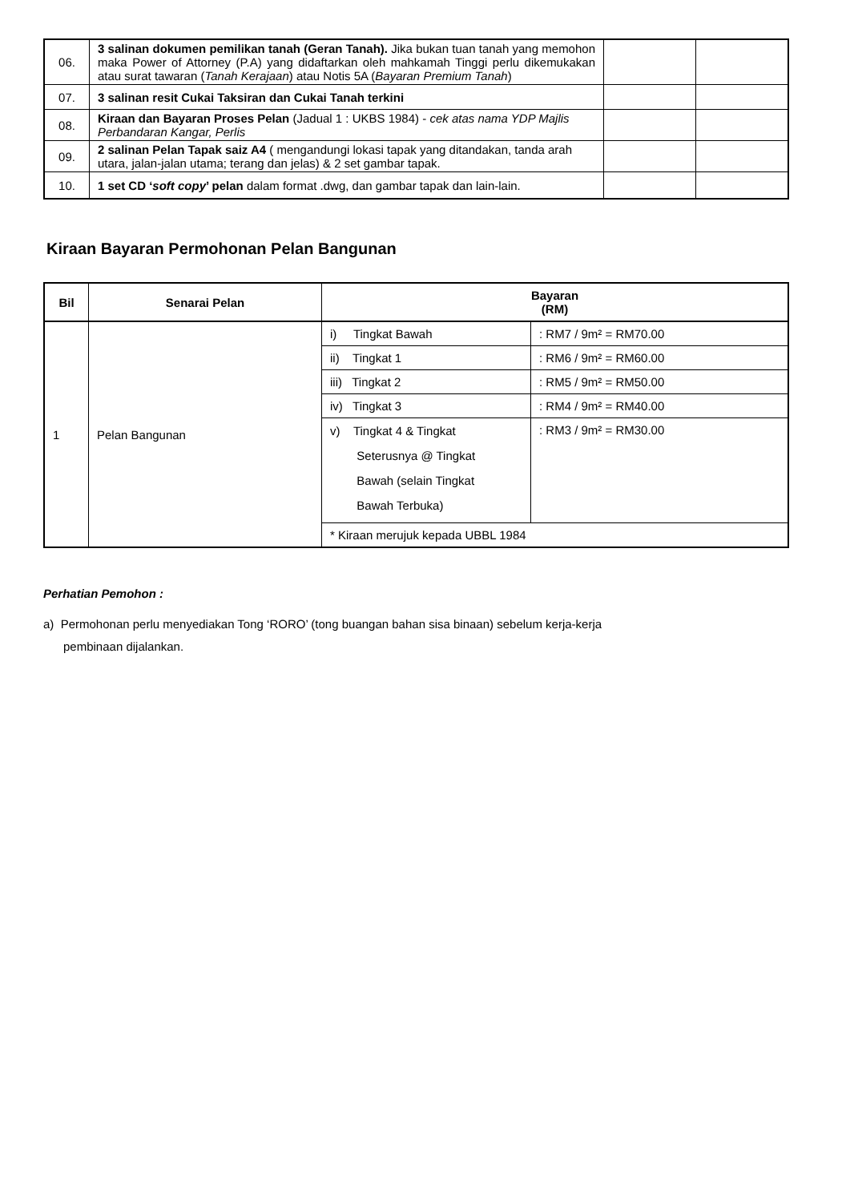| 06. | 3 salinan dokumen pemilikan tanah (Geran Tanah). Jika bukan tuan tanah yang memohon maka Power of Attorney (P.A) yang didaftarkan oleh mahkamah Tinggi perlu dikemukakan atau surat tawaran ( Tanah Kerajaan ) atau Notis 5A ( Bayaran Premium Tanah ) | | |
| 07. | 3 salinan resit Cukai Taksiran dan Cukai Tanah terkini | | |
| 08. | Kiraan dan Bayaran Proses Pelan (Jadual 1 : UKBS 1984) - cek atas nama YDP Majlis Perbandaran Kangar, Perlis | | |
| 09. | 2 salinan Pelan Tapak saiz A4 ( mengandungi lokasi tapak yang ditandakan, tanda arah utara, jalan-jalan utama; terang dan jelas) & 2 set gambar tapak. | | |
| 10. | 1 set CD ‘ soft copy ’ pelan dalam format .dwg, dan gambar tapak dan lain-lain. | | |
Kiraan Bayaran Permohonan Pelan Bangunan
| Bil | Senarai Pelan | Bayaran (RM) | |
| --- | --- | --- | --- |
| 1 | Pelan Bangunan | i) Tingkat Bawah | : RM7 / 9m² = RM70.00 |
| | | ii) Tingkat 1 | : RM6 / 9m² = RM60.00 |
| | | iii) Tingkat 2 | : RM5 / 9m² = RM50.00 |
| | | iv) Tingkat 3 | : RM4 / 9m² = RM40.00 |
| | | v) Tingkat 4 & Tingkat Seterusnya @ Tingkat Bawah (selain Tingkat Bawah Terbuka) | : RM3 / 9m² = RM30.00 |
| | | * Kiraan merujuk kepada UBBL 1984 | |
Perhatian Pemohon :
a) Permohonan perlu menyediakan Tong ‘RORO’ (tong buangan bahan sisa binaan) sebelum kerja-kerja
pembinaan dijalankan.